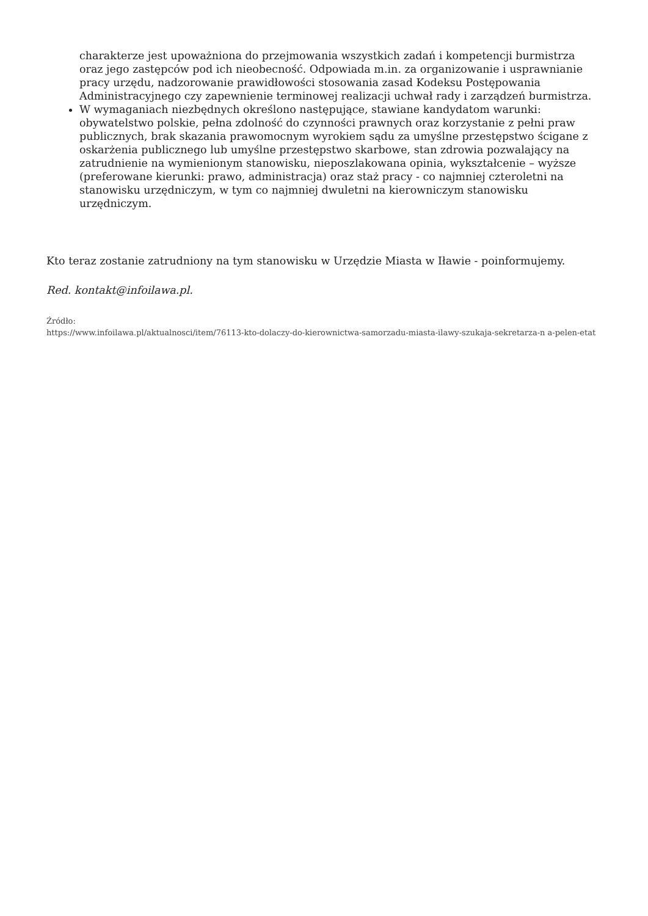charakterze jest upoważniona do przejmowania wszystkich zadań i kompetencji burmistrza oraz jego zastępców pod ich nieobecność. Odpowiada m.in. za organizowanie i usprawnianie pracy urzędu, nadzorowanie prawidłowości stosowania zasad Kodeksu Postępowania Administracyjnego czy zapewnienie terminowej realizacji uchwał rady i zarządzeń burmistrza.
W wymaganiach niezbędnych określono następujące, stawiane kandydatom warunki: obywatelstwo polskie, pełna zdolność do czynności prawnych oraz korzystanie z pełni praw publicznych, brak skazania prawomocnym wyrokiem sądu za umyślne przestępstwo ścigane z oskarżenia publicznego lub umyślne przestępstwo skarbowe, stan zdrowia pozwalający na zatrudnienie na wymienionym stanowisku, nieposzlakowana opinia, wykształcenie – wyższe (preferowane kierunki: prawo, administracja) oraz staż pracy - co najmniej czteroletni na stanowisku urzędniczym, w tym co najmniej dwuletni na kierowniczym stanowisku urzędniczym.
Kto teraz zostanie zatrudniony na tym stanowisku w Urzędzie Miasta w Iławie - poinformujemy.
Red. kontakt@infoilawa.pl.
Źródło:
https://www.infoilawa.pl/aktualnosci/item/76113-kto-dolaczy-do-kierownictwa-samorzadu-miasta-ilawy-szukaja-sekretarza-n a-pelen-etat